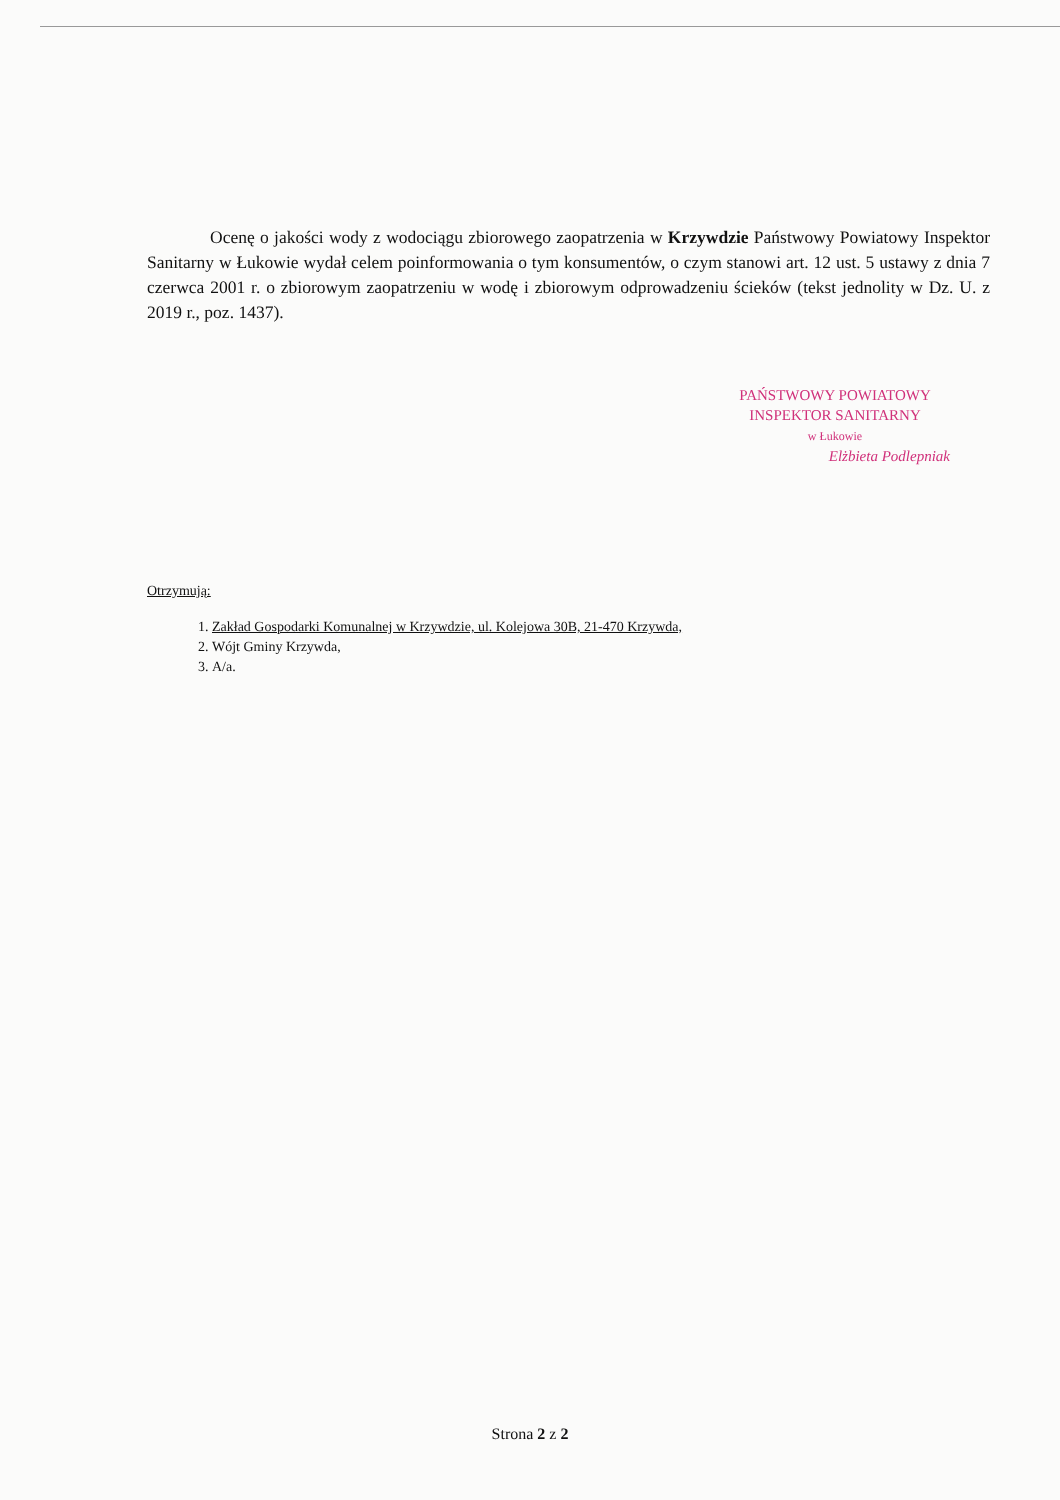Ocenę o jakości wody z wodociągu zbiorowego zaopatrzenia w Krzywdzie Państwowy Powiatowy Inspektor Sanitarny w Łukowie wydał celem poinformowania o tym konsumentów, o czym stanowi art. 12 ust. 5 ustawy z dnia 7 czerwca 2001 r. o zbiorowym zaopatrzeniu w wodę i zbiorowym odprowadzeniu ścieków (tekst jednolity w Dz. U. z 2019 r., poz. 1437).
PAŃSTWOWY POWIATOWY
INSPEKTOR SANITARNY
w Łukowie
Elżbieta Podlepniak
Otrzymują:
1. Zakład Gospodarki Komunalnej w Krzywdzie, ul. Kolejowa 30B, 21-470 Krzywda,
2. Wójt Gminy Krzywda,
3. A/a.
Strona 2 z 2